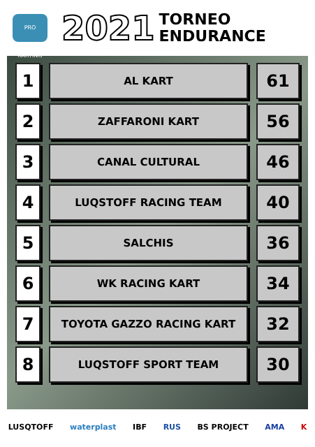PRO KARTING
2021
TORNEO
ENDURANCE
| 1 | AL KART | 61 |
| 2 | ZAFFARONI KART | 56 |
| 3 | CANAL CULTURAL | 46 |
| 4 | LUQSTOFF RACING TEAM | 40 |
| 5 | SALCHIS | 36 |
| 6 | WK RACING KART | 34 |
| 7 | TOYOTA GAZZO RACING KART | 32 |
| 8 | LUQSTOFF SPORT TEAM | 30 |
LUSQTOFF waterplast IBF RUS BS PROJECT AMA K